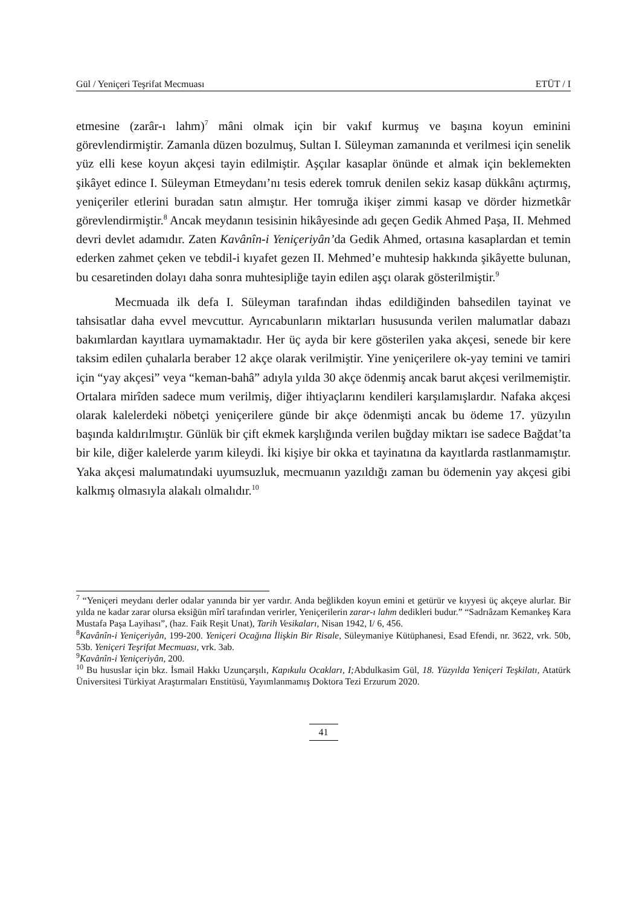Gül / Yeniçeri Teşrifat Mecmuası ETÜT / I
etmesine (zarâr-ı lahm)<sup>7</sup> mâni olmak için bir vakıf kurmuş ve başına koyun eminini görevlendirmiştir. Zamanla düzen bozulmuş, Sultan I. Süleyman zamanında et verilmesi için senelik yüz elli kese koyun akçesi tayin edilmiştir. Aşçılar kasaplar önünde et almak için beklemekten şikâyet edince I. Süleyman Etmeydanı’nı tesis ederek tomruk denilen sekiz kasap dükkânı açtırmış, yeniçeriler etlerini buradan satın almıştır. Her tomruğa ikişer zimmi kasap ve dörder hizmetkâr görevlendirmiştir.<sup>8</sup> Ancak meydanın tesisinin hikâyesinde adı geçen Gedik Ahmed Paşa, II. Mehmed devri devlet adamıdır. Zaten Kavânîn-i Yeniçeriyân’da Gedik Ahmed, ortasına kasaplardan et temin ederken zahmet çeken ve tebdil-i kıyafet gezen II. Mehmed’e muhtesip hakkında şikâyette bulunan, bu cesaretinden dolayı daha sonra muhtesipliğe tayin edilen aşçı olarak gösterilmiştir.<sup>9</sup>
Mecmuada ilk defa I. Süleyman tarafından ihdas edildiğinden bahsedilen tayinat ve tahsisatlar daha evvel mevcuttur. Ayrıcabunların miktarları hususunda verilen malumatlar dabazı bakımlardan kayıtlara uymamaktadır. Her üç ayda bir kere gösterilen yaka akçesi, senede bir kere taksim edilen çuhalarla beraber 12 akçe olarak verilmiştir. Yine yeniçerilere ok-yay temini ve tamiri için “yay akçesi” veya “keman-bahâ” adıyla yılda 30 akçe ödenmiş ancak barut akçesi verilmemiştir. Ortalara mirîden sadece mum verilmiş, diğer ihtiyaçlarını kendileri karşılamışlardır. Nafaka akçesi olarak kalelerdeki nöbetçi yeniçerilere günde bir akçe ödenmişti ancak bu ödeme 17. yüzyılın başında kaldırılmıştır. Günlük bir çift ekmek karşlığında verilen buğday miktarı ise sadece Bağdat’ta bir kile, diğer kalelerde yarım kileydi. İki kişiye bir okka et tayinatına da kayıtlarda rastlanmamıştır. Yaka akçesi malumatındaki uyumsuzluk, mecmuanın yazıldığı zaman bu ödemenin yay akçesi gibi kalkmış olmasıyla alakalı olmalıdır.<sup>10</sup>
<sup>7</sup> “Yeniçeri meydanı derler odalar yanında bir yer vardır. Anda beğlikden koyun emini et getürür ve kıyyesi üç akçeye alurlar. Bir yılda ne kadar zarar olursa eksiğün mîrî tarafından verirler, Yeniçerilerin zarar-ı lahm dedikleri budur.” “Sadrıâzam Kemankeş Kara Mustafa Paşa Layihası”, (haz. Faik Reşit Unat), Tarih Vesikaları, Nisan 1942, I/ 6, 456.
<sup>8</sup> Kavânîn-i Yeniçeriyân, 199-200. Yeniçeri Ocağına İlişkin Bir Risale, Süleymaniye Kütüphanesi, Esad Efendi, nr. 3622, vrk. 50b, 53b. Yeniçeri Teşrifat Mecmuası, vrk. 3ab.
<sup>9</sup> Kavânîn-i Yeniçeriyân, 200.
<sup>10</sup> Bu hususlar için bkz. İsmail Hakkı Uzunçarşılı, Kapıkulu Ocakları, I; Abdulkasim Gül, 18. Yüzyılda Yeniçeri Teşkilatı, Atatürk Üniversitesi Türkiyat Araştırmaları Enstitüsü, Yayımlanmamış Doktora Tezi Erzurum 2020.
41